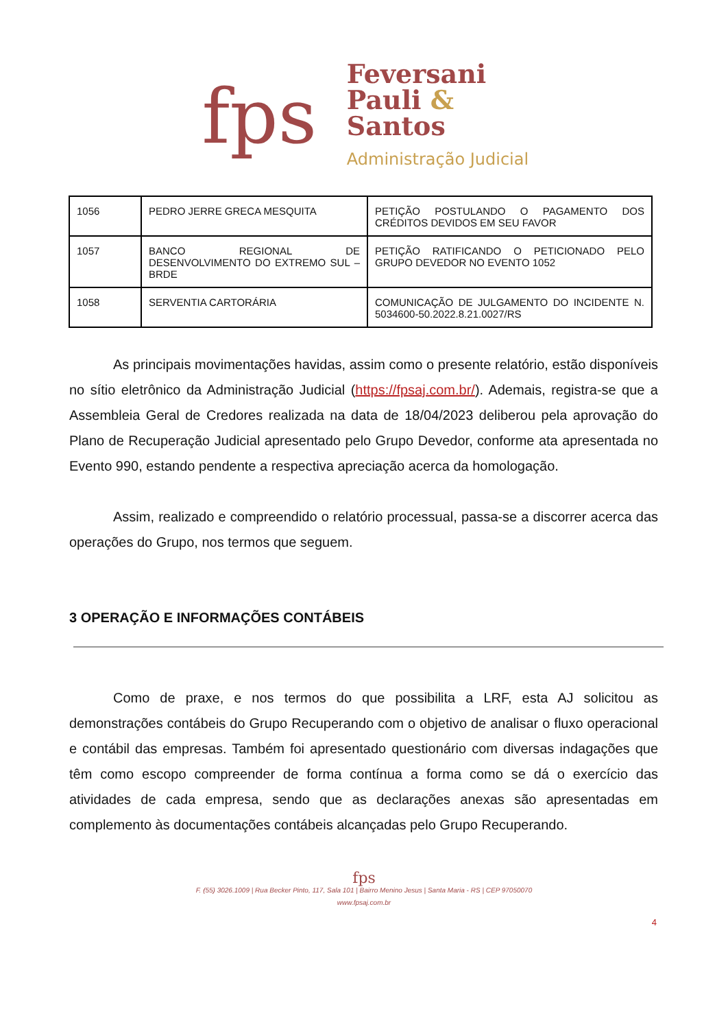fps
Feversani
Pauli &
Santos
Administração Judicial
| 1056 | PEDRO JERRE GRECA MESQUITA | PETIÇÃO POSTULANDO O PAGAMENTO DOS CRÉDITOS DEVIDOS EM SEU FAVOR |
| 1057 | BANCO REGIONAL DE DESENVOLVIMENTO DO EXTREMO SUL – BRDE | PETIÇÃO RATIFICANDO O PETICIONADO PELO GRUPO DEVEDOR NO EVENTO 1052 |
| 1058 | SERVENTIA CARTORÁRIA | COMUNICAÇÃO DE JULGAMENTO DO INCIDENTE N. 5034600-50.2022.8.21.0027/RS |
As principais movimentações havidas, assim como o presente relatório, estão disponíveis no sítio eletrônico da Administração Judicial (https://fpsaj.com.br/). Ademais, registra-se que a Assembleia Geral de Credores realizada na data de 18/04/2023 deliberou pela aprovação do Plano de Recuperação Judicial apresentado pelo Grupo Devedor, conforme ata apresentada no Evento 990, estando pendente a respectiva apreciação acerca da homologação.
Assim, realizado e compreendido o relatório processual, passa-se a discorrer acerca das operações do Grupo, nos termos que seguem.
3 OPERAÇÃO E INFORMAÇÕES CONTÁBEIS
Como de praxe, e nos termos do que possibilita a LRF, esta AJ solicitou as demonstrações contábeis do Grupo Recuperando com o objetivo de analisar o fluxo operacional e contábil das empresas. Também foi apresentado questionário com diversas indagações que têm como escopo compreender de forma contínua a forma como se dá o exercício das atividades de cada empresa, sendo que as declarações anexas são apresentadas em complemento às documentações contábeis alcançadas pelo Grupo Recuperando.
fps
F. (55) 3026.1009 | Rua Becker Pinto, 117, Sala 101 | Bairro Menino Jesus | Santa Maria - RS | CEP 97050070
www.fpsaj.com.br
4